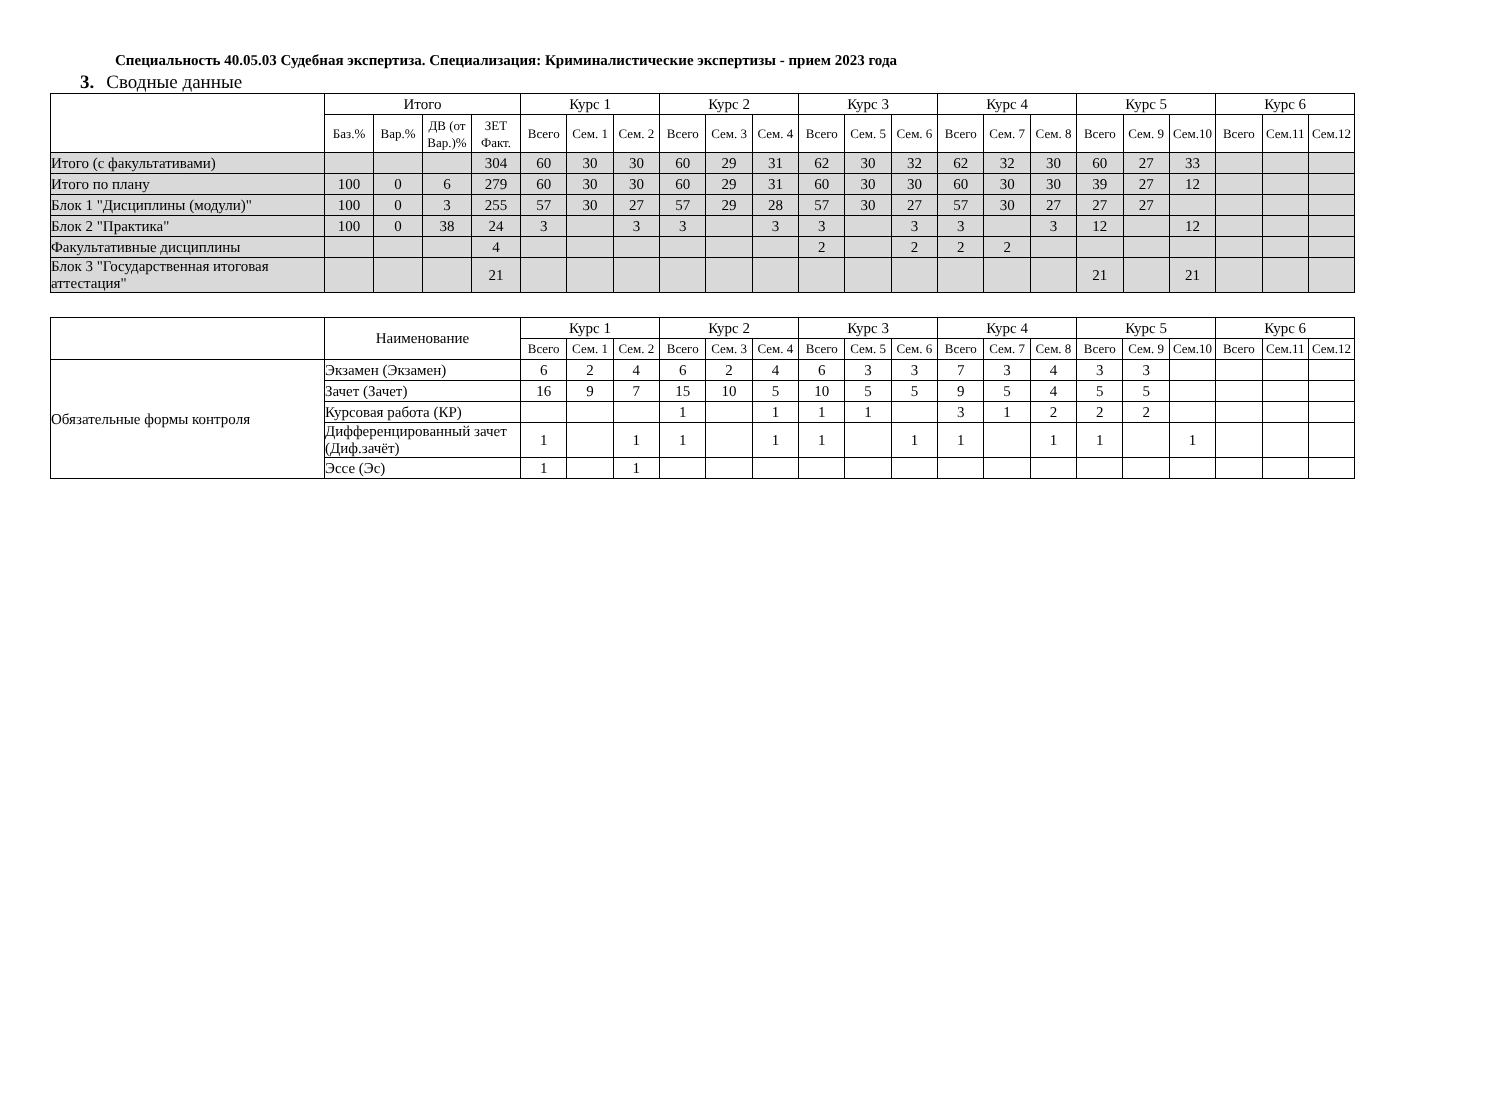Специальность 40.05.03 Судебная экспертиза. Специализация: Криминалистические экспертизы - прием 2023 года
3. Сводные данные
| | Итого | | | | Курс 1 | | | Курс 2 | | | Курс 3 | | | Курс 4 | | | Курс 5 | | | Курс 6 | | |
| --- | --- | --- | --- | --- | --- | --- | --- | --- | --- | --- | --- | --- | --- | --- | --- | --- | --- | --- | --- | --- | --- | --- |
| | Баз.% | Вар.% | ДВ (от Вар.)% | ЗЕТ Факт. | Всего | Сем. 1 | Сем. 2 | Всего | Сем. 3 | Сем. 4 | Всего | Сем. 5 | Сем. 6 | Всего | Сем. 7 | Сем. 8 | Всего | Сем. 9 | Сем.10 | Всего | Сем.11 | Сем.12 |
| Итого (с факультативами) | | | | 304 | 60 | 30 | 30 | 60 | 29 | 31 | 62 | 30 | 32 | 62 | 32 | 30 | 60 | 27 | 33 | | | |
| Итого по плану | 100 | 0 | 6 | 279 | 60 | 30 | 30 | 60 | 29 | 31 | 60 | 30 | 30 | 60 | 30 | 30 | 39 | 27 | 12 | | | |
| Блок 1 "Дисциплины (модули)" | 100 | 0 | 3 | 255 | 57 | 30 | 27 | 57 | 29 | 28 | 57 | 30 | 27 | 57 | 30 | 27 | 27 | 27 | | | | |
| Блок 2 "Практика" | 100 | 0 | 38 | 24 | 3 | | 3 | 3 | | 3 | 3 | | 3 | 3 | | 3 | 12 | | 12 | | | |
| Факультативные дисциплины | | | | 4 | | | | | | | 2 | | 2 | 2 | 2 | | | | | | | |
| Блок 3 "Государственная итоговая аттестация" | | | | 21 | | | | | | | | | | | | | 21 | | 21 | | | |
| | Наименование | Курс 1 | | | Курс 2 | | | Курс 3 | | | Курс 4 | | | Курс 5 | | | Курс 6 | | |
| --- | --- | --- | --- | --- | --- | --- | --- | --- | --- | --- | --- | --- | --- | --- | --- | --- | --- | --- | --- |
| | | Всего | Сем. 1 | Сем. 2 | Всего | Сем. 3 | Сем. 4 | Всего | Сем. 5 | Сем. 6 | Всего | Сем. 7 | Сем. 8 | Всего | Сем. 9 | Сем.10 | Всего | Сем.11 | Сем.12 |
| Обязательные формы контроля | Экзамен (Экзамен) | 6 | 2 | 4 | 6 | 2 | 4 | 6 | 3 | 3 | 7 | 3 | 4 | 3 | 3 | | | | |
| | Зачет (Зачет) | 16 | 9 | 7 | 15 | 10 | 5 | 10 | 5 | 5 | 9 | 5 | 4 | 5 | 5 | | | | |
| | Курсовая работа (КР) | | | | 1 | | 1 | 1 | 1 | | 3 | 1 | 2 | 2 | 2 | | | | |
| | Дифференцированный зачет (Диф.зачёт) | 1 | | 1 | 1 | | 1 | 1 | | 1 | 1 | | 1 | 1 | | 1 | | | |
| | Эссе (Эс) | 1 | | 1 | | | | | | | | | | | | | | | |